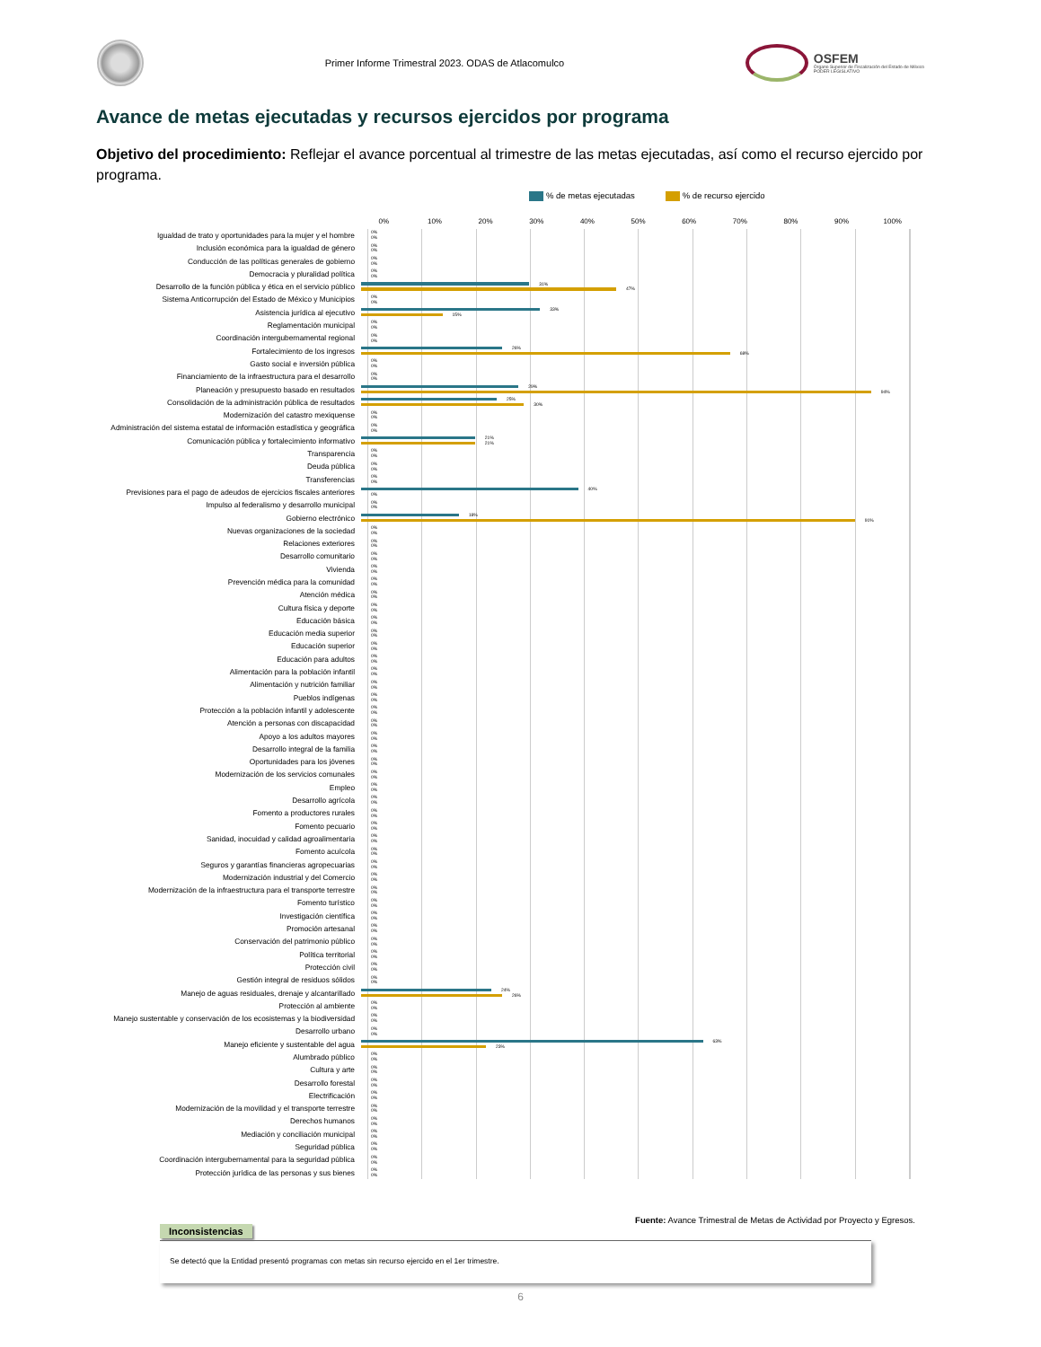Primer Informe Trimestral 2023. ODAS de Atlacomulco
OSFEM
Órgano Superior de Fiscalización del Estado de México
PODER LEGISLATIVO
Avance de metas ejecutadas y recursos ejercidos por programa
Objetivo del procedimiento: Reflejar el avance porcentual al trimestre de las metas ejecutadas, así como el recurso ejercido por programa.
% de metas ejecutadas % de recurso ejercido
0% 10% 20% 30% 40% 50% 60% 70% 80% 90% 100%
Igualdad de trato y oportunidades para la mujer y el hombre
0%
0%
Inclusión económica para la igualdad de género
0%
0%
Conducción de las políticas generales de gobierno
0%
0%
Democracia y pluralidad política
0%
0%
Desarrollo de la función pública y ética en el servicio público
31%
47%
Sistema Anticorrupción del Estado de México y Municipios
0%
0%
Asistencia jurídica al ejecutivo
33%
15%
Reglamentación municipal
0%
0%
Coordinación intergubernamental regional
0%
0%
Fortalecimiento de los ingresos
26%
68%
Gasto social e inversión pública
0%
0%
Financiamiento de la infraestructura para el desarrollo
0%
0%
Planeación y presupuesto basado en resultados
29%
94%
Consolidación de la administración pública de resultados
25%
30%
Modernización del catastro mexiquense
0%
0%
Administración del sistema estatal de información estadística y geográfica
0%
0%
Comunicación pública y fortalecimiento informativo
21%
21%
Transparencia
0%
0%
Deuda pública
0%
0%
Transferencias
0%
0%
Previsiones para el pago de adeudos de ejercicios fiscales anteriores
40%
0%
Impulso al federalismo y desarrollo municipal
0%
0%
Gobierno electrónico
18%
91%
Nuevas organizaciones de la sociedad
0%
0%
Relaciones exteriores
0%
0%
Desarrollo comunitario
0%
0%
Vivienda
0%
0%
Prevención médica para la comunidad
0%
0%
Atención médica
0%
0%
Cultura física y deporte
0%
0%
Educación básica
0%
0%
Educación media superior
0%
0%
Educación superior
0%
0%
Educación para adultos
0%
0%
Alimentación para la población infantil
0%
0%
Alimentación y nutrición familiar
0%
0%
Pueblos indígenas
0%
0%
Protección a la población infantil y adolescente
0%
0%
Atención a personas con discapacidad
0%
0%
Apoyo a los adultos mayores
0%
0%
Desarrollo integral de la familia
0%
0%
Oportunidades para los jóvenes
0%
0%
Modernización de los servicios comunales
0%
0%
Empleo
0%
0%
Desarrollo agrícola
0%
0%
Fomento a productores rurales
0%
0%
Fomento pecuario
0%
0%
Sanidad, inocuidad y calidad agroalimentaria
0%
0%
Fomento acuícola
0%
0%
Seguros y garantías financieras agropecuarias
0%
0%
Modernización industrial y del Comercio
0%
0%
Modernización de la infraestructura para el transporte terrestre
0%
0%
Fomento turístico
0%
0%
Investigación científica
0%
0%
Promoción artesanal
0%
0%
Conservación del patrimonio público
0%
0%
Política territorial
0%
0%
Protección civil
0%
0%
Gestión integral de residuos sólidos
0%
0%
Manejo de aguas residuales, drenaje y alcantarillado
24%
26%
Protección al ambiente
0%
0%
Manejo sustentable y conservación de los ecosistemas y la biodiversidad
0%
0%
Desarrollo urbano
0%
0%
Manejo eficiente y sustentable del agua
63%
23%
Alumbrado público
0%
0%
Cultura y arte
0%
0%
Desarrollo forestal
0%
0%
Electrificación
0%
0%
Modernización de la movilidad y el transporte terrestre
0%
0%
Derechos humanos
0%
0%
Mediación y conciliación municipal
0%
0%
Seguridad pública
0%
0%
Coordinación intergubernamental para la seguridad pública
0%
0%
Protección jurídica de las personas y sus bienes
0%
0%
Fuente: Avance Trimestral de Metas de Actividad por Proyecto y Egresos.
Inconsistencias
Se detectó que la Entidad presentó programas con metas sin recurso ejercido en el 1er trimestre.
6